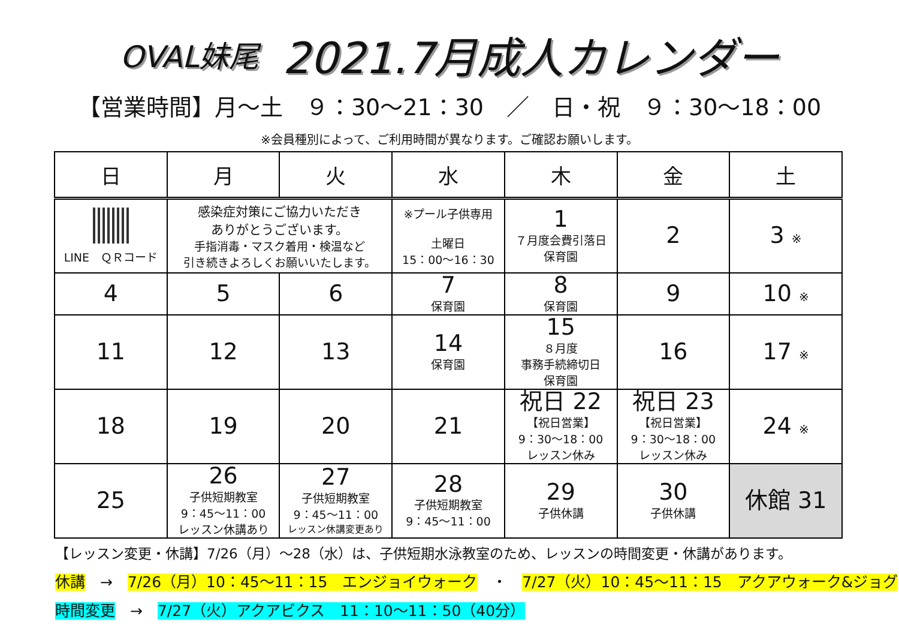OVAL妹尾 2021.7月成人カレンダー
【営業時間】月～土　９：30～21：30　／　日・祝　９：30～18：00
※会員種別によって、ご利用時間が異なります。ご確認お願いします。
| 日 | 月 | 火 | 水 | 木 | 金 | 土 |
| --- | --- | --- | --- | --- | --- | --- |
| LINE ＱＲコード | 感染症対策にご協力いただき ありがとうございます。 手指消毒・マスク着用・検温など 引き続きよろしくお願いいたします。 | | ※プール子供専用 土曜日 15：00～16：30 | 1 ７月度会費引落日 保育園 | 2 | 3 ※ |
| 4 | 5 | 6 | 7 保育園 | 8 保育園 | 9 | 10 ※ |
| 11 | 12 | 13 | 14 保育園 | 15 ８月度 事務手続締切日 保育園 | 16 | 17 ※ |
| 18 | 19 | 20 | 21 | 祝日 22 【祝日営業】 9：30～18：00 レッスン休み | 祝日 23 【祝日営業】 9：30～18：00 レッスン休み | 24 ※ |
| 25 | 26 子供短期教室 9：45～11：00 レッスン休講あり | 27 子供短期教室 9：45～11：00 レッスン休講変更あり | 28 子供短期教室 9：45～11：00 | 29 子供休講 | 30 子供休講 | 休館 31 |
【レッスン変更・休講】7/26（月）～28（水）は、子供短期水泳教室のため、レッスンの時間変更・休講があります。
休講　→　7/26（月）10：45～11：15　エンジョイウォーク　・　7/27（火）10：45～11：15　アクアウォーク&ジョグ
時間変更　→　7/27（火）アクアビクス　11：10～11：50（40分）